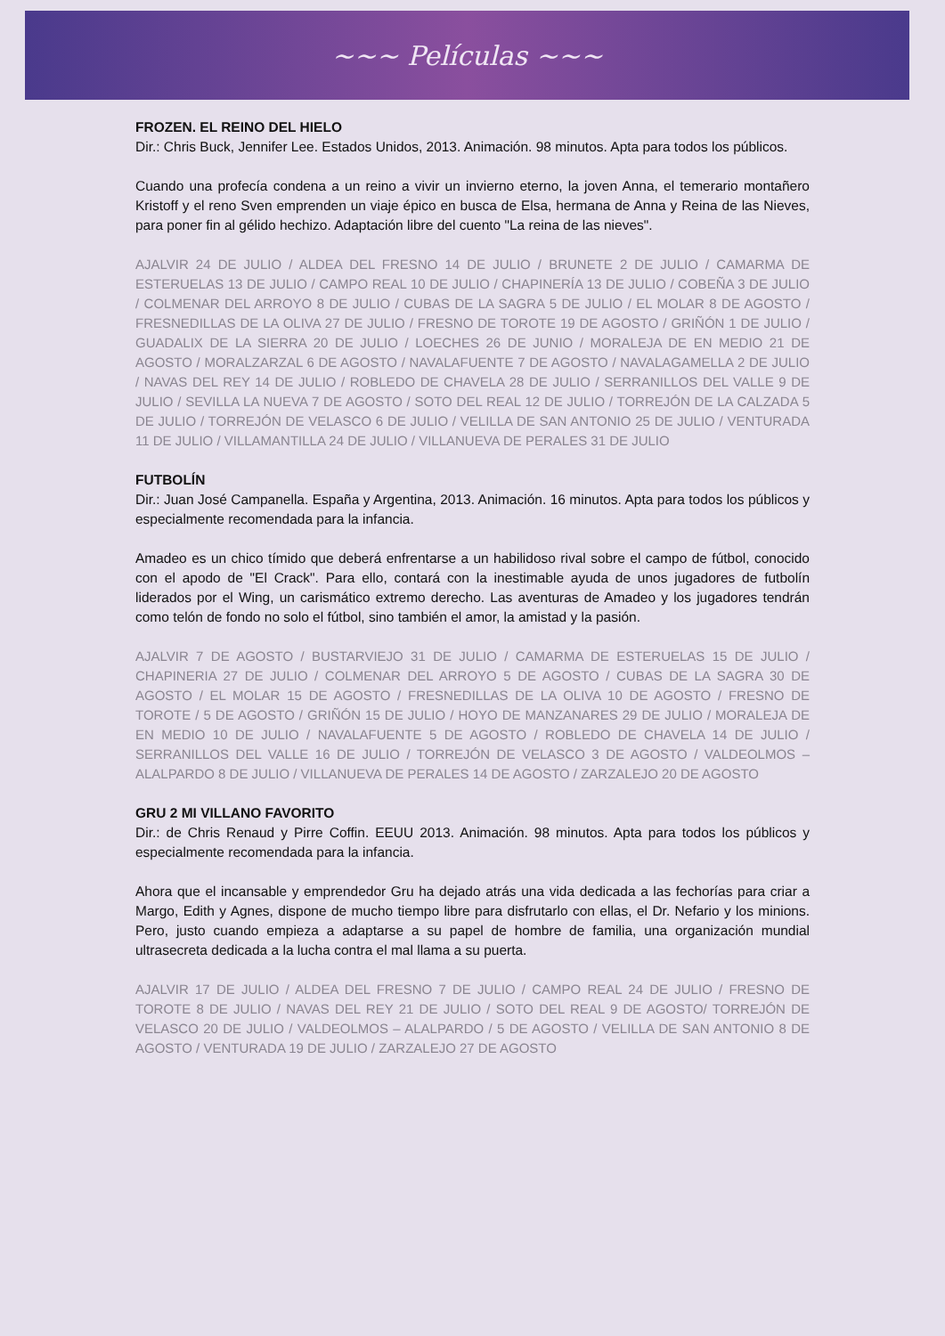~~~ Películas ~~~
FROZEN. EL REINO DEL HIELO
Dir.: Chris Buck, Jennifer Lee. Estados Unidos, 2013. Animación. 98 minutos. Apta para todos los públicos.
Cuando una profecía condena a un reino a vivir un invierno eterno, la joven Anna, el temerario montañero Kristoff y el reno Sven emprenden un viaje épico en busca de Elsa, hermana de Anna y Reina de las Nieves, para poner fin al gélido hechizo. Adaptación libre del cuento "La reina de las nieves".
AJALVIR 24 DE JULIO / ALDEA DEL FRESNO 14 DE JULIO / BRUNETE 2 DE JULIO / CAMARMA DE ESTERUELAS 13 DE JULIO / CAMPO REAL 10 DE JULIO / CHAPINERÍA 13 DE JULIO / COBEÑA 3 DE JULIO / COLMENAR DEL ARROYO 8 DE JULIO / CUBAS DE LA SAGRA 5 DE JULIO / EL MOLAR 8 DE AGOSTO / FRESNEDILLAS DE LA OLIVA 27 DE JULIO / FRESNO DE TOROTE 19 DE AGOSTO / GRIÑÓN 1 DE JULIO / GUADALIX DE LA SIERRA 20 DE JULIO / LOECHES 26 DE JUNIO / MORALEJA DE EN MEDIO 21 DE AGOSTO / MORALZARZAL 6 DE AGOSTO / NAVALAFUENTE 7 DE AGOSTO / NAVALAGAMELLA 2 DE JULIO / NAVAS DEL REY 14 DE JULIO / ROBLEDO DE CHAVELA 28 DE JULIO / SERRANILLOS DEL VALLE 9 DE JULIO / SEVILLA LA NUEVA 7 DE AGOSTO / SOTO DEL REAL 12 DE JULIO / TORREJÓN DE LA CALZADA 5 DE JULIO / TORREJÓN DE VELASCO 6 DE JULIO / VELILLA DE SAN ANTONIO 25 DE JULIO / VENTURADA 11 DE JULIO / VILLAMANTILLA 24 DE JULIO / VILLANUEVA DE PERALES 31 DE JULIO
FUTBOLÍN
Dir.: Juan José Campanella. España y Argentina, 2013. Animación. 16 minutos. Apta para todos los públicos y especialmente recomendada para la infancia.
Amadeo es un chico tímido que deberá enfrentarse a un habilidoso rival sobre el campo de fútbol, conocido con el apodo de "El Crack". Para ello, contará con la inestimable ayuda de unos jugadores de futbolín liderados por el Wing, un carismático extremo derecho. Las aventuras de Amadeo y los jugadores tendrán como telón de fondo no solo el fútbol, sino también el amor, la amistad y la pasión.
AJALVIR 7 DE AGOSTO / BUSTARVIEJO 31 DE JULIO / CAMARMA DE ESTERUELAS 15 DE JULIO / CHAPINERIA 27 DE JULIO / COLMENAR DEL ARROYO 5 DE AGOSTO / CUBAS DE LA SAGRA 30 DE AGOSTO / EL MOLAR 15 DE AGOSTO / FRESNEDILLAS DE LA OLIVA 10 DE AGOSTO / FRESNO DE TOROTE / 5 DE AGOSTO / GRIÑÓN 15 DE JULIO / HOYO DE MANZANARES 29 DE JULIO / MORALEJA DE EN MEDIO 10 DE JULIO / NAVALAFUENTE 5 DE AGOSTO / ROBLEDO DE CHAVELA 14 DE JULIO / SERRANILLOS DEL VALLE 16 DE JULIO / TORREJÓN DE VELASCO 3 DE AGOSTO / VALDEOLMOS – ALALPARDO 8 DE JULIO / VILLANUEVA DE PERALES 14 DE AGOSTO / ZARZALEJO 20 DE AGOSTO
GRU 2 MI VILLANO FAVORITO
Dir.: de Chris Renaud y Pirre Coffin. EEUU 2013. Animación. 98 minutos. Apta para todos los públicos y especialmente recomendada para la infancia.
Ahora que el incansable y emprendedor Gru ha dejado atrás una vida dedicada a las fechorías para criar a Margo, Edith y Agnes, dispone de mucho tiempo libre para disfrutarlo con ellas, el Dr. Nefario y los minions. Pero, justo cuando empieza a adaptarse a su papel de hombre de familia, una organización mundial ultrasecreta dedicada a la lucha contra el mal llama a su puerta.
AJALVIR 17 DE JULIO / ALDEA DEL FRESNO 7 DE JULIO / CAMPO REAL 24 DE JULIO / FRESNO DE TOROTE 8 DE JULIO / NAVAS DEL REY 21 DE JULIO / SOTO DEL REAL 9 DE AGOSTO/ TORREJÓN DE VELASCO 20 DE JULIO / VALDEOLMOS – ALALPARDO / 5 DE AGOSTO / VELILLA DE SAN ANTONIO 8 DE AGOSTO / VENTURADA 19 DE JULIO / ZARZALEJO 27 DE AGOSTO